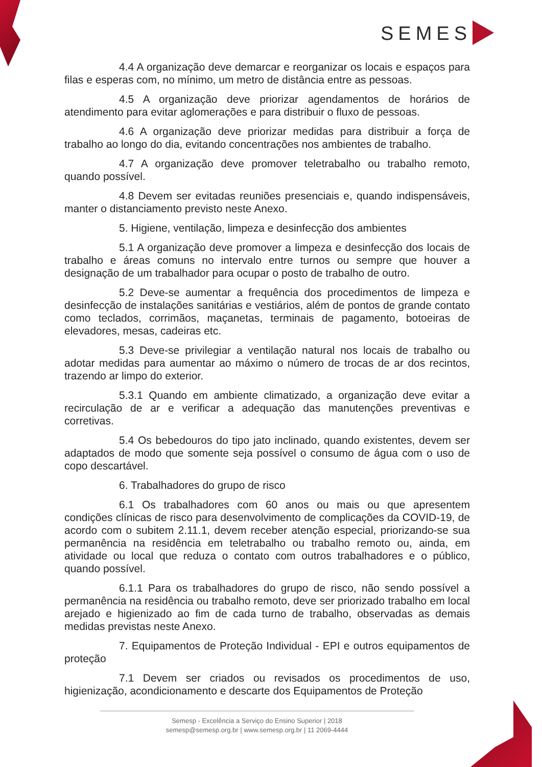SEMESP
4.4 A organização deve demarcar e reorganizar os locais e espaços para filas e esperas com, no mínimo, um metro de distância entre as pessoas.
4.5 A organização deve priorizar agendamentos de horários de atendimento para evitar aglomerações e para distribuir o fluxo de pessoas.
4.6 A organização deve priorizar medidas para distribuir a força de trabalho ao longo do dia, evitando concentrações nos ambientes de trabalho.
4.7 A organização deve promover teletrabalho ou trabalho remoto, quando possível.
4.8 Devem ser evitadas reuniões presenciais e, quando indispensáveis, manter o distanciamento previsto neste Anexo.
5. Higiene, ventilação, limpeza e desinfecção dos ambientes
5.1 A organização deve promover a limpeza e desinfecção dos locais de trabalho e áreas comuns no intervalo entre turnos ou sempre que houver a designação de um trabalhador para ocupar o posto de trabalho de outro.
5.2 Deve-se aumentar a frequência dos procedimentos de limpeza e desinfecção de instalações sanitárias e vestiários, além de pontos de grande contato como teclados, corrimãos, maçanetas, terminais de pagamento, botoeiras de elevadores, mesas, cadeiras etc.
5.3 Deve-se privilegiar a ventilação natural nos locais de trabalho ou adotar medidas para aumentar ao máximo o número de trocas de ar dos recintos, trazendo ar limpo do exterior.
5.3.1 Quando em ambiente climatizado, a organização deve evitar a recirculação de ar e verificar a adequação das manutenções preventivas e corretivas.
5.4 Os bebedouros do tipo jato inclinado, quando existentes, devem ser adaptados de modo que somente seja possível o consumo de água com o uso de copo descartável.
6. Trabalhadores do grupo de risco
6.1 Os trabalhadores com 60 anos ou mais ou que apresentem condições clínicas de risco para desenvolvimento de complicações da COVID-19, de acordo com o subitem 2.11.1, devem receber atenção especial, priorizando-se sua permanência na residência em teletrabalho ou trabalho remoto ou, ainda, em atividade ou local que reduza o contato com outros trabalhadores e o público, quando possível.
6.1.1 Para os trabalhadores do grupo de risco, não sendo possível a permanência na residência ou trabalho remoto, deve ser priorizado trabalho em local arejado e higienizado ao fim de cada turno de trabalho, observadas as demais medidas previstas neste Anexo.
7. Equipamentos de Proteção Individual - EPI e outros equipamentos de proteção
7.1 Devem ser criados ou revisados os procedimentos de uso, higienização, acondicionamento e descarte dos Equipamentos de Proteção
Semesp - Excelência a Serviço do Ensino Superior | 2018
semesp@semesp.org.br | www.semesp.org.br | 11 2069-4444